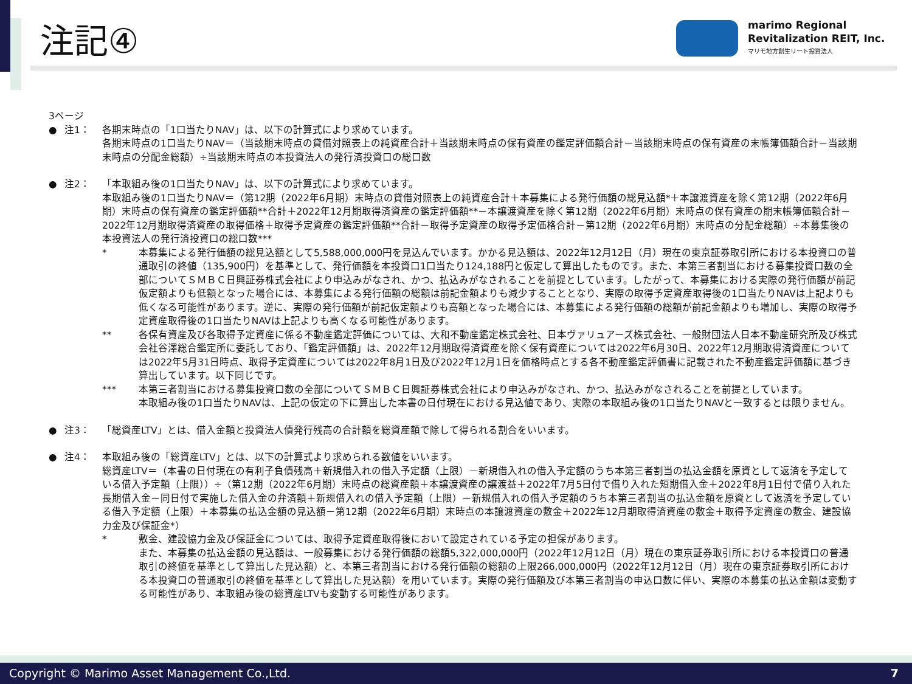注記④
marimo Regional
Revitalization REIT, Inc.
マリモ地方創生リート投資法人
3ページ
● 注1： 各期末時点の「1口当たりNAV」は、以下の計算式により求めています。
各期末時点の1口当たりNAV＝（当該期末時点の貸借対照表上の純資産合計＋当該期末時点の保有資産の鑑定評価額合計－当該期末時点の保有資産の末帳簿価額合計－当該期末時点の分配金総額）÷当該期末時点の本投資法人の発行済投資口の総口数
● 注2： 「本取組み後の1口当たりNAV」は、以下の計算式により求めています。
本取組み後の1口当たりNAV＝（第12期（2022年6月期）末時点の貸借対照表上の純資産合計＋本募集による発行価額の総見込額*＋本譲渡資産を除く第12期（2022年6月期）末時点の保有資産の鑑定評価額**合計＋2022年12月期取得済資産の鑑定評価額**－本譲渡資産を除く第12期（2022年6月期）末時点の保有資産の期末帳簿価額合計－2022年12月期取得済資産の取得価格＋取得予定資産の鑑定評価額**合計－取得予定資産の取得予定価格合計－第12期（2022年6月期）末時点の分配金総額）÷本募集後の本投資法人の発行済投資口の総口数***
* 本募集による発行価額の総見込額として5,588,000,000円を見込んでいます。かかる見込額は、2022年12月12日（月）現在の東京証券取引所における本投資口の普通取引の終値（135,900円）を基準として、発行価額を本投資口1口当たり124,188円と仮定して算出したものです。また、本第三者割当における募集投資口数の全部についてＳＭＢＣ日興証券株式会社により申込みがなされ、かつ、払込みがなされることを前提としています。したがって、本募集における実際の発行価額が前記仮定額よりも低額となった場合には、本募集による発行価額の総額は前記金額よりも減少することとなり、実際の取得予定資産取得後の1口当たりNAVは上記よりも低くなる可能性があります。逆に、実際の発行価額が前記仮定額よりも高額となった場合には、本募集による発行価額の総額が前記金額よりも増加し、実際の取得予定資産取得後の1口当たりNAVは上記よりも高くなる可能性があります。
** 各保有資産及び各取得予定資産に係る不動産鑑定評価については、大和不動産鑑定株式会社、日本ヴァリュアーズ株式会社、一般財団法人日本不動産研究所及び株式会社谷澤総合鑑定所に委託しており、「鑑定評価額」は、2022年12月期取得済資産を除く保有資産については2022年6月30日、2022年12月期取得済資産については2022年5月31日時点、取得予定資産については2022年8月1日及び2022年12月1日を価格時点とする各不動産鑑定評価書に記載された不動産鑑定評価額に基づき算出しています。以下同じです。
*** 本第三者割当における募集投資口数の全部についてＳＭＢＣ日興証券株式会社により申込みがなされ、かつ、払込みがなされることを前提としています。
本取組み後の1口当たりNAVは、上記の仮定の下に算出した本書の日付現在における見込値であり、実際の本取組み後の1口当たりNAVと一致するとは限りません。
● 注3： 「総資産LTV」とは、借入金額と投資法人債発行残高の合計額を総資産額で除して得られる割合をいいます。
● 注4： 本取組み後の「総資産LTV」とは、以下の計算式より求められる数値をいいます。
総資産LTV＝（本書の日付現在の有利子負債残高＋新規借入れの借入予定額（上限）－新規借入れの借入予定額のうち本第三者割当の払込金額を原資として返済を予定している借入予定額（上限））÷（第12期（2022年6月期）末時点の総資産額＋本譲渡資産の譲渡益＋2022年7月5日付で借り入れた短期借入金＋2022年8月1日付で借り入れた長期借入金－同日付で実施した借入金の弁済額＋新規借入れの借入予定額（上限）－新規借入れの借入予定額のうち本第三者割当の払込金額を原資として返済を予定している借入予定額（上限）＋本募集の払込金額の見込額－第12期（2022年6月期）末時点の本譲渡資産の敷金＋2022年12月期取得済資産の敷金＋取得予定資産の敷金、建設協力金及び保証金*）
* 敷金、建設協力金及び保証金については、取得予定資産取得後において設定されている予定の担保があります。
また、本募集の払込金額の見込額は、一般募集における発行価額の総額5,322,000,000円（2022年12月12日（月）現在の東京証券取引所における本投資口の普通取引の終値を基準として算出した見込額）と、本第三者割当における発行価額の総額の上限266,000,000円（2022年12月12日（月）現在の東京証券取引所における本投資口の普通取引の終値を基準として算出した見込額）を用いています。実際の発行価額及び本第三者割当の申込口数に伴い、実際の本募集の払込金額は変動する可能性があり、本取組み後の総資産LTVも変動する可能性があります。
Copyright © Marimo Asset Management Co.,Ltd. 7